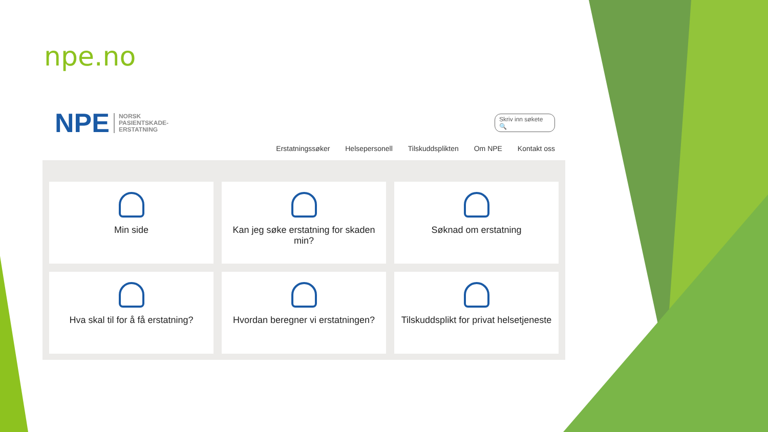npe.no
NPE NORSK
PASIENTSKADE-
ERSTATNING
Skriv inn søkete 🔍
Erstatningssøker Helsepersonell Tilskuddsplikten Om NPE Kontakt oss
Min side
Kan jeg søke erstatning for skaden min?
Søknad om erstatning
Hva skal til for å få erstatning?
Hvordan beregner vi erstatningen?
Tilskuddsplikt for privat helsetjeneste